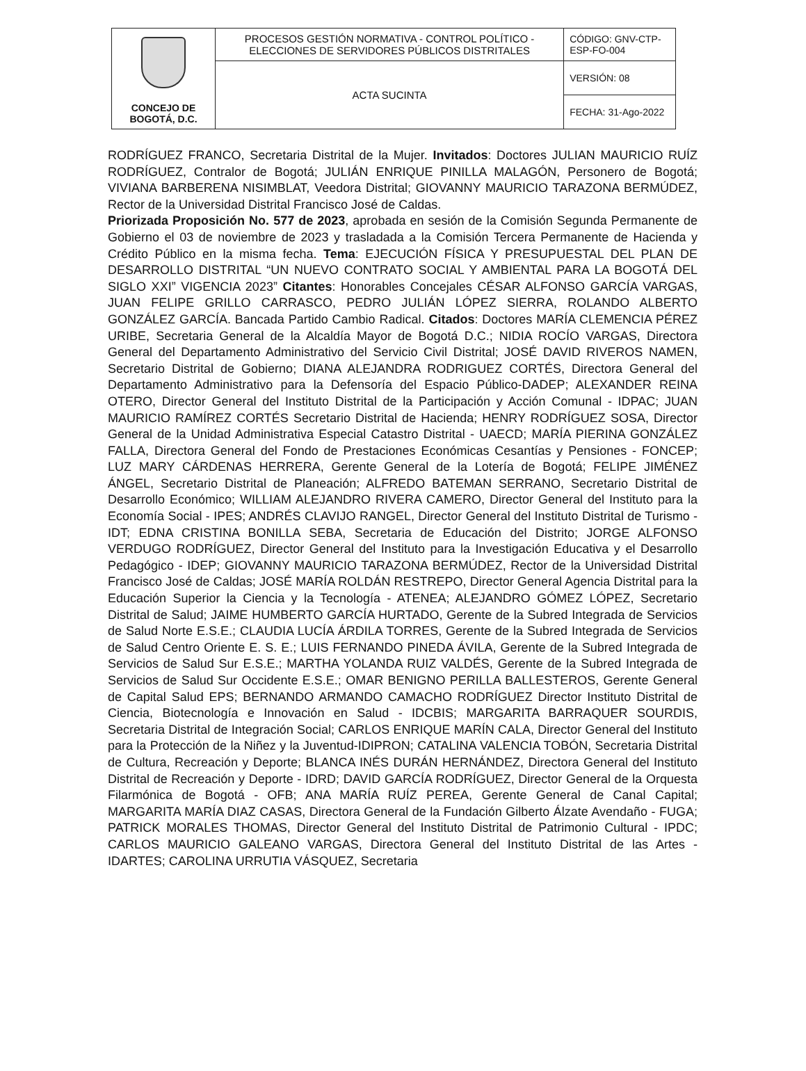| CONCEJO DE BOGOTÁ, D.C. | PROCESOS GESTIÓN NORMATIVA - CONTROL POLÍTICO - ELECCIONES DE SERVIDORES PÚBLICOS DISTRITALES | CÓDIGO: GNV-CTP-ESP-FO-004 |
| | ACTA SUCINTA | VERSIÓN: 08 |
| | | FECHA: 31-Ago-2022 |
RODRÍGUEZ FRANCO, Secretaria Distrital de la Mujer. Invitados: Doctores JULIAN MAURICIO RUÍZ RODRÍGUEZ, Contralor de Bogotá; JULIÁN ENRIQUE PINILLA MALAGÓN, Personero de Bogotá; VIVIANA BARBERENA NISIMBLAT, Veedora Distrital; GIOVANNY MAURICIO TARAZONA BERMÚDEZ, Rector de la Universidad Distrital Francisco José de Caldas.
Priorizada Proposición No. 577 de 2023, aprobada en sesión de la Comisión Segunda Permanente de Gobierno el 03 de noviembre de 2023 y trasladada a la Comisión Tercera Permanente de Hacienda y Crédito Público en la misma fecha. Tema: EJECUCIÓN FÍSICA Y PRESUPUESTAL DEL PLAN DE DESARROLLO DISTRITAL “UN NUEVO CONTRATO SOCIAL Y AMBIENTAL PARA LA BOGOTÁ DEL SIGLO XXI” VIGENCIA 2023” Citantes: Honorables Concejales CÉSAR ALFONSO GARCÍA VARGAS, JUAN FELIPE GRILLO CARRASCO, PEDRO JULIÁN LÓPEZ SIERRA, ROLANDO ALBERTO GONZÁLEZ GARCÍA. Bancada Partido Cambio Radical. Citados: Doctores MARÍA CLEMENCIA PÉREZ URIBE, Secretaria General de la Alcaldía Mayor de Bogotá D.C.; NIDIA ROCÍO VARGAS, Directora General del Departamento Administrativo del Servicio Civil Distrital; JOSÉ DAVID RIVEROS NAMEN, Secretario Distrital de Gobierno; DIANA ALEJANDRA RODRIGUEZ CORTÉS, Directora General del Departamento Administrativo para la Defensoría del Espacio Público-DADEP; ALEXANDER REINA OTERO, Director General del Instituto Distrital de la Participación y Acción Comunal - IDPAC; JUAN MAURICIO RAMÍREZ CORTÉS Secretario Distrital de Hacienda; HENRY RODRÍGUEZ SOSA, Director General de la Unidad Administrativa Especial Catastro Distrital - UAECD; MARÍA PIERINA GONZÁLEZ FALLA, Directora General del Fondo de Prestaciones Económicas Cesantías y Pensiones - FONCEP; LUZ MARY CÁRDENAS HERRERA, Gerente General de la Lotería de Bogotá; FELIPE JIMÉNEZ ÁNGEL, Secretario Distrital de Planeación; ALFREDO BATEMAN SERRANO, Secretario Distrital de Desarrollo Económico; WILLIAM ALEJANDRO RIVERA CAMERO, Director General del Instituto para la Economía Social - IPES; ANDRÉS CLAVIJO RANGEL, Director General del Instituto Distrital de Turismo - IDT; EDNA CRISTINA BONILLA SEBA, Secretaria de Educación del Distrito; JORGE ALFONSO VERDUGO RODRÍGUEZ, Director General del Instituto para la Investigación Educativa y el Desarrollo Pedagógico - IDEP; GIOVANNY MAURICIO TARAZONA BERMÚDEZ, Rector de la Universidad Distrital Francisco José de Caldas; JOSÉ MARÍA ROLDÁN RESTREPO, Director General Agencia Distrital para la Educación Superior la Ciencia y la Tecnología - ATENEA; ALEJANDRO GÓMEZ LÓPEZ, Secretario Distrital de Salud; JAIME HUMBERTO GARCÍA HURTADO, Gerente de la Subred Integrada de Servicios de Salud Norte E.S.E.; CLAUDIA LUCÍA ÁRDILA TORRES, Gerente de la Subred Integrada de Servicios de Salud Centro Oriente E. S. E.; LUIS FERNANDO PINEDA ÁVILA, Gerente de la Subred Integrada de Servicios de Salud Sur E.S.E.; MARTHA YOLANDA RUIZ VALDÉS, Gerente de la Subred Integrada de Servicios de Salud Sur Occidente E.S.E.; OMAR BENIGNO PERILLA BALLESTEROS, Gerente General de Capital Salud EPS; BERNANDO ARMANDO CAMACHO RODRÍGUEZ Director Instituto Distrital de Ciencia, Biotecnología e Innovación en Salud - IDCBIS; MARGARITA BARRAQUER SOURDIS, Secretaria Distrital de Integración Social; CARLOS ENRIQUE MARÍN CALA, Director General del Instituto para la Protección de la Niñez y la Juventud-IDIPRON; CATALINA VALENCIA TOBÓN, Secretaria Distrital de Cultura, Recreación y Deporte; BLANCA INÉS DURÁN HERNÁNDEZ, Directora General del Instituto Distrital de Recreación y Deporte - IDRD; DAVID GARCÍA RODRÍGUEZ, Director General de la Orquesta Filarmónica de Bogotá - OFB; ANA MARÍA RUÍZ PEREA, Gerente General de Canal Capital; MARGARITA MARÍA DIAZ CASAS, Directora General de la Fundación Gilberto Álzate Avendaño - FUGA; PATRICK MORALES THOMAS, Director General del Instituto Distrital de Patrimonio Cultural - IPDC; CARLOS MAURICIO GALEANO VARGAS, Directora General del Instituto Distrital de las Artes - IDARTES; CAROLINA URRUTIA VÁSQUEZ, Secretaria